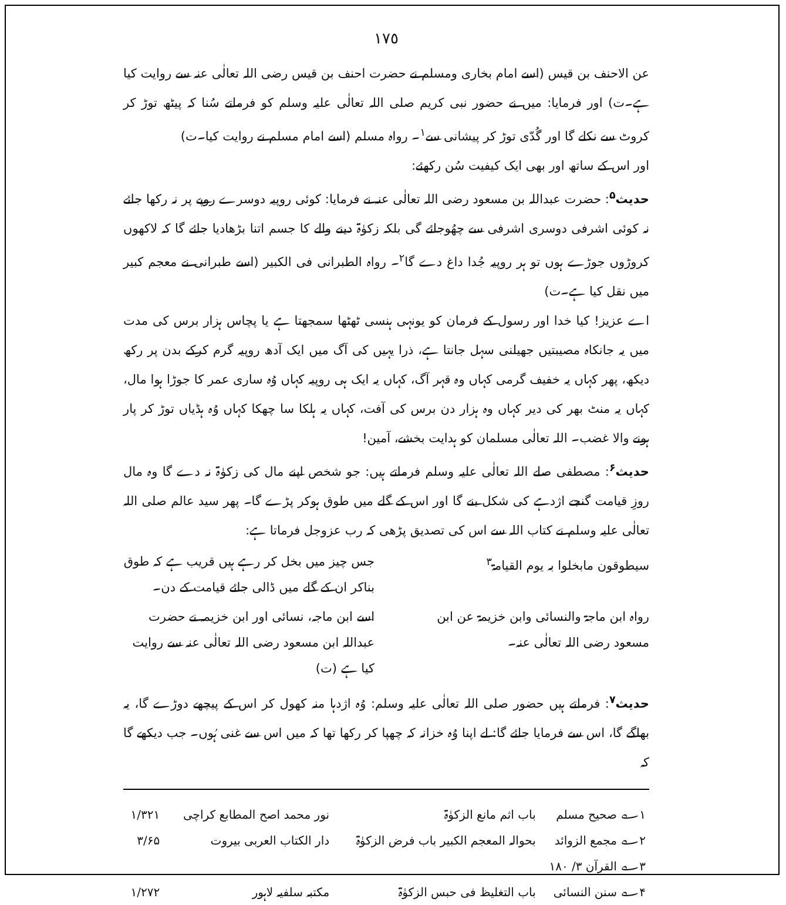١٧٥
عن الاحنف بن قیس (اسے امام بخاری ومسلم نے حضرت احنف بن قیس رضی اللہ تعالٰی عنہ سے روایت کیا ہے۔ت) اور فرمایا: میں نے حضور نبی کریم صلی اللہ تعالٰی علیہ وسلم کو فرماتے سُنا کہ پیٹھ توڑ کر کروٹ سے نکلے گا اور گُدّی توڑ کر پیشانی سے<sup>۱</sup>۔ رواہ مسلم (اسے امام مسلم نے روایت کیا۔ت)
اور اس کے ساتھ اور بھی ایک کیفیت سُن رکھئے:
حدیث<sup>۵</sup>: حضرت عبداللہ بن مسعود رضی اللہ تعالٰی عنہ نے فرمایا: کوئی روپیہ دوسرے روپے پر نہ رکھا جائے نہ کوئی اشرفی دوسری اشرفی سے چھُوجائے گی بلکہ زکوٰۃ دینے والے کا جسم اتنا بڑھادیا جائے گا کہ لاکھوں کروڑوں جوڑے ہوں تو ہر روپیہ جُدا داغ دے گا<sup>۲</sup>۔ رواہ الطبرانی فی الکبیر (اسے طبرانی نے معجم کبیر میں نقل کیا ہے۔ت)
اے عزیز! کیا خدا اور رسول کے فرمان کو یونہی ہنسی ٹھٹھا سمجھتا ہے یا پچاس ہزار برس کی مدت میں یہ جانکاہ مصیبتیں جھیلنی سہل جانتا ہے، ذرا یہیں کی آگ میں ایک آدھ روپیہ گرم کرکے بدن پر رکھ دیکھ، پھر کہاں یہ خفیف گرمی کہاں وہ قہر آگ، کہاں یہ ایک ہی روپیہ کہاں وُہ ساری عمر کا جوڑا ہوا مال، کہاں یہ منٹ بھر کی دیر کہاں وہ ہزار دن برس کی آفت، کہاں یہ ہلکا سا چھکا کہاں وُہ ہڈیاں توڑ کر پار ہونے والا غضب۔ اللہ تعالٰی مسلمان کو ہدایت بخشے، آمین!
حدیث<sup>۶</sup>: مصطفی صلے اللہ تعالٰی علیہ وسلم فرماتے ہیں: جو شخص اپنے مال کی زکوٰۃ نہ دے گا وہ مال روزِ قیامت گنجے اژدہے کی شکل بنے گا اور اس کے گلے میں طوق ہوکر پڑے گا۔ پھر سید عالم صلی اللہ تعالٰی علیہ وسلم نے کتاب اللہ سے اس کی تصدیق پڑھی کہ رب عزوجل فرماتا ہے:
سیطوقون مابخلوا بہ یوم القیامۃ<sup>۳</sup>
جس چیز میں بخل کر رہے ہیں قریب ہے کہ طوق بناکر ان کے گلے میں ڈالی جائے قیامت کے دن۔
رواہ ابن ماجۃ والنسائی وابن خزیمۃ عن ابن مسعود رضی اللہ تعالٰی عنہ۔
اسے ابن ماجہ، نسائی اور ابن خزیمہ نے حضرت عبداللہ ابن مسعود رضی اللہ تعالٰی عنہ سے روایت کیا ہے (ت)
حدیث<sup>۷</sup>: فرماتے ہیں حضور صلی اللہ تعالٰی علیہ وسلم: وُہ اژدہا منہ کھول کر اس کے پیچھے دوڑے گا، یہ بھاگے گا، اس سے فرمایا جائے گا: لے اپنا وُہ خزانہ کہ چھپا کر رکھا تھا کہ میں اس سے غنی ہُوں۔ جب دیکھے گا کہ
| ۱؎ صحیح مسلم | باب اثم مانع الزکوٰۃ | نور محمد اصح المطابع کراچی | ۱/۳۲۱ |
| ۲؎ مجمع الزوائد | بحوالہ المعجم الکبیر باب فرض الزکوٰۃ | دار الکتاب العربی بیروت | ۳/۶۵ |
| ۳؎ القرآن ۳/ ۱۸۰ | | | |
| ۴؎ سنن النسائی | باب التغلیظ فی حبس الزکوٰۃ | مکتبہ سلفیہ لاہور | ۱/۲۷۲ |